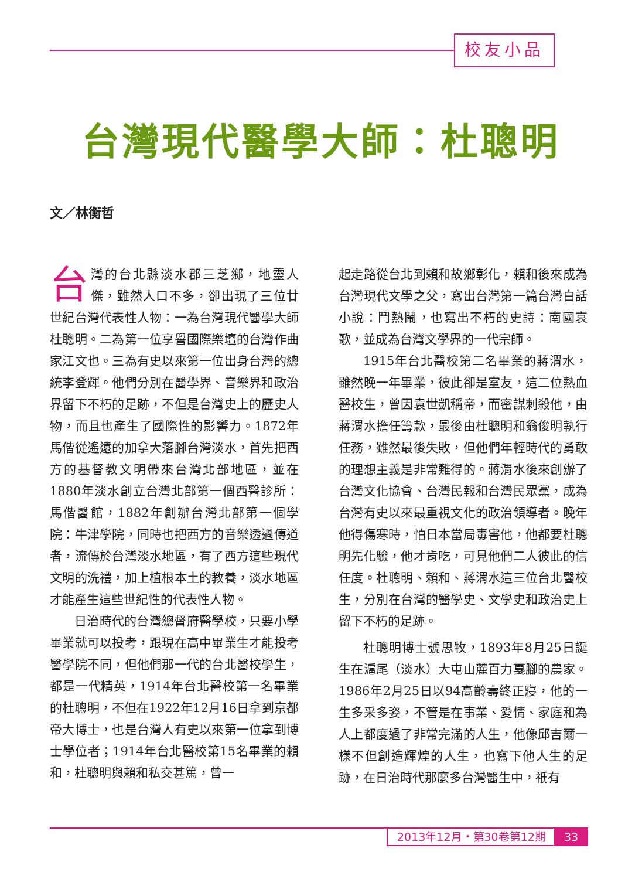校友小品
台灣現代醫學大師：杜聰明
文／林衡哲
台灣的台北縣淡水郡三芝鄉，地靈人傑，雖然人口不多，卻出現了三位廿世紀台灣代表性人物：一為台灣現代醫學大師杜聰明。二為第一位享譽國際樂壇的台灣作曲家江文也。三為有史以來第一位出身台灣的總統李登輝。他們分別在醫學界、音樂界和政治界留下不朽的足跡，不但是台灣史上的歷史人物，而且也產生了國際性的影響力。1872年馬偕從遙遠的加拿大落腳台灣淡水，首先把西方的基督教文明帶來台灣北部地區，並在1880年淡水創立台灣北部第一個西醫診所：馬偕醫館，1882年創辦台灣北部第一個學院：牛津學院，同時也把西方的音樂透過傳道者，流傳於台灣淡水地區，有了西方這些現代文明的洗禮，加上植根本土的教養，淡水地區才能產生這些世紀性的代表性人物。
日治時代的台灣總督府醫學校，只要小學畢業就可以投考，跟現在高中畢業生才能投考醫學院不同，但他們那一代的台北醫校學生，都是一代精英，1914年台北醫校第一名畢業的杜聰明，不但在1922年12月16日拿到京都帝大博士，也是台灣人有史以來第一位拿到博士學位者；1914年台北醫校第15名畢業的賴和，杜聰明與賴和私交甚篤，曾一
起走路從台北到賴和故鄉彰化，賴和後來成為台灣現代文學之父，寫出台灣第一篇台灣白話小說：鬥熱鬧，也寫出不朽的史詩：南國哀歌，並成為台灣文學界的一代宗師。
1915年台北醫校第二名畢業的蔣渭水，雖然晚一年畢業，彼此卻是室友，這二位熱血醫校生，曾因袁世凱稱帝，而密謀刺殺他，由蔣渭水擔任籌款，最後由杜聰明和翁俊明執行任務，雖然最後失敗，但他們年輕時代的勇敢的理想主義是非常難得的。蔣渭水後來創辦了台灣文化協會、台灣民報和台灣民眾黨，成為台灣有史以來最重視文化的政治領導者。晚年他得傷寒時，怕日本當局毒害他，他都要杜聰明先化驗，他才肯吃，可見他們二人彼此的信任度。杜聰明、賴和、蔣渭水這三位台北醫校生，分別在台灣的醫學史、文學史和政治史上留下不朽的足跡。
杜聰明博士號思牧，1893年8月25日誕生在滬尾（淡水）大屯山麓百力戛腳的農家。1986年2月25日以94高齡壽終正寢，他的一生多采多姿，不管是在事業、愛情、家庭和為人上都度過了非常完滿的人生，他像邱吉爾一樣不但創造輝煌的人生，也寫下他人生的足跡，在日治時代那麼多台灣醫生中，祇有
2013年12月・第30卷第12期 33